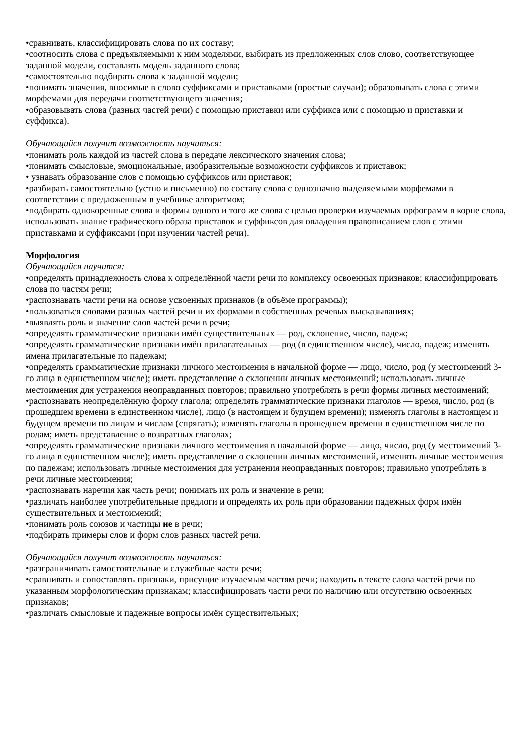•сравнивать, классифицировать слова по их составу;
•соотносить слова с предъявляемыми к ним моделями, выбирать из предложенных слов слово, соответствующее заданной модели, составлять модель заданного слова;
•самостоятельно подбирать слова к заданной модели;
•понимать значения, вносимые в слово суффиксами и приставками (простые случаи); образовывать слова с этими морфемами для передачи соответствующего значения;
•образовывать слова (разных частей речи) с помощью приставки или суффикса или с помощью и приставки и суффикса).
Обучающийся получит возможность научиться:
•понимать роль каждой из частей слова в передаче лексического значения слова;
•понимать смысловые, эмоциональные, изобразительные возможности суффиксов и приставок;
• узнавать образование слов с помощью суффиксов или приставок;
•разбирать самостоятельно (устно и письменно) по составу слова с однозначно выделяемыми морфемами в соответствии с предложенным в учебнике алгоритмом;
•подбирать однокоренные слова и формы одного и того же слова с целью проверки изучаемых орфограмм в корне слова, использовать знание графического образа приставок и суффиксов для овладения правописанием слов с этими приставками и суффиксами (при изучении частей речи).
Морфология
Обучающийся научится:
•определять принадлежность слова к определённой части речи по комплексу освоенных признаков; классифицировать слова по частям речи;
•распознавать части речи на основе усвоенных признаков (в объёме программы);
•пользоваться словами разных частей речи и их формами в собственных речевых высказываниях;
•выявлять роль и значение слов частей речи в речи;
•определять грамматические признаки имён существительных — род, склонение, число, падеж;
•определять грамматические признаки имён прилагательных — род (в единственном числе), число, падеж; изменять имена прилагательные по падежам;
•определять грамматические признаки личного местоимения в начальной форме — лицо, число, род (у местоимений 3-го лица в единственном числе); иметь представление о склонении личных местоимений; использовать личные местоимения для устранения неоправданных повторов; правильно употреблять в речи формы личных местоимений;
•распознавать неопределённую форму глагола; определять грамматические признаки глаголов — время, число, род (в прошедшем времени в единственном числе), лицо (в настоящем и будущем времени); изменять глаголы в настоящем и будущем времени по лицам и числам (спрягать); изменять глаголы в прошедшем времени в единственном числе по родам; иметь представление о возвратных глаголах;
•определять грамматические признаки личного местоимения в начальной форме — лицо, число, род (у местоимений 3-го лица в единственном числе); иметь представление о склонении личных местоимений, изменять личные местоимения по падежам; использовать личные местоимения для устранения неоправданных повторов; правильно употреблять в речи личные местоимения;
•распознавать наречия как часть речи; понимать их роль и значение в речи;
•различать наиболее употребительные предлоги и определять их роль при образовании падежных форм имён существительных и местоимений;
•понимать роль союзов и частицы не в речи;
•подбирать примеры слов и форм слов разных частей речи.
Обучающийся получит возможность научиться:
•разграничивать самостоятельные и служебные части речи;
•сравнивать и сопоставлять признаки, присущие изучаемым частям речи; находить в тексте слова частей речи по указанным морфологическим признакам; классифицировать части речи по наличию или отсутствию освоенных признаков;
•различать смысловые и падежные вопросы имён существительных;